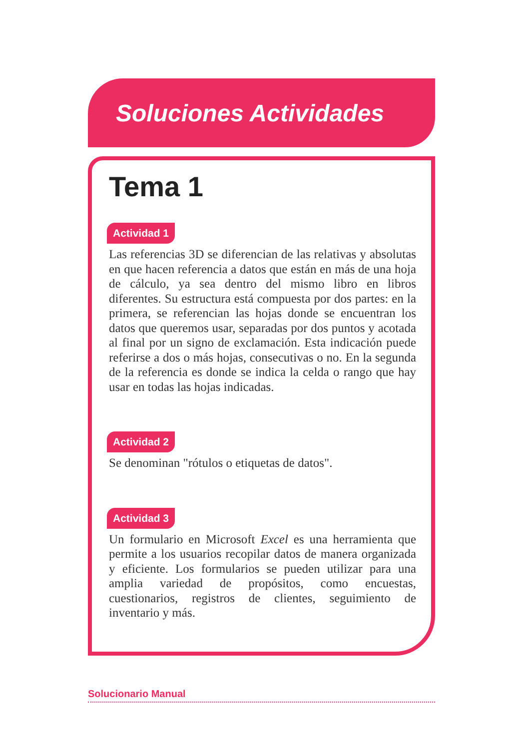Soluciones Actividades
Tema 1
Actividad 1
Las referencias 3D se diferencian de las relativas y absolutas en que hacen referencia a datos que están en más de una hoja de cálculo, ya sea dentro del mismo libro en libros diferentes. Su estructura está compuesta por dos partes: en la primera, se referencian las hojas donde se encuentran los datos que queremos usar, separadas por dos puntos y acotada al final por un signo de exclamación. Esta indicación puede referirse a dos o más hojas, consecutivas o no. En la segunda de la referencia es donde se indica la celda o rango que hay usar en todas las hojas indicadas.
Actividad 2
Se denominan "rótulos o etiquetas de datos".
Actividad 3
Un formulario en Microsoft Excel es una herramienta que permite a los usuarios recopilar datos de manera organizada y eficiente. Los formularios se pueden utilizar para una amplia variedad de propósitos, como encuestas, cuestionarios, registros de clientes, seguimiento de inventario y más.
Solucionario Manual